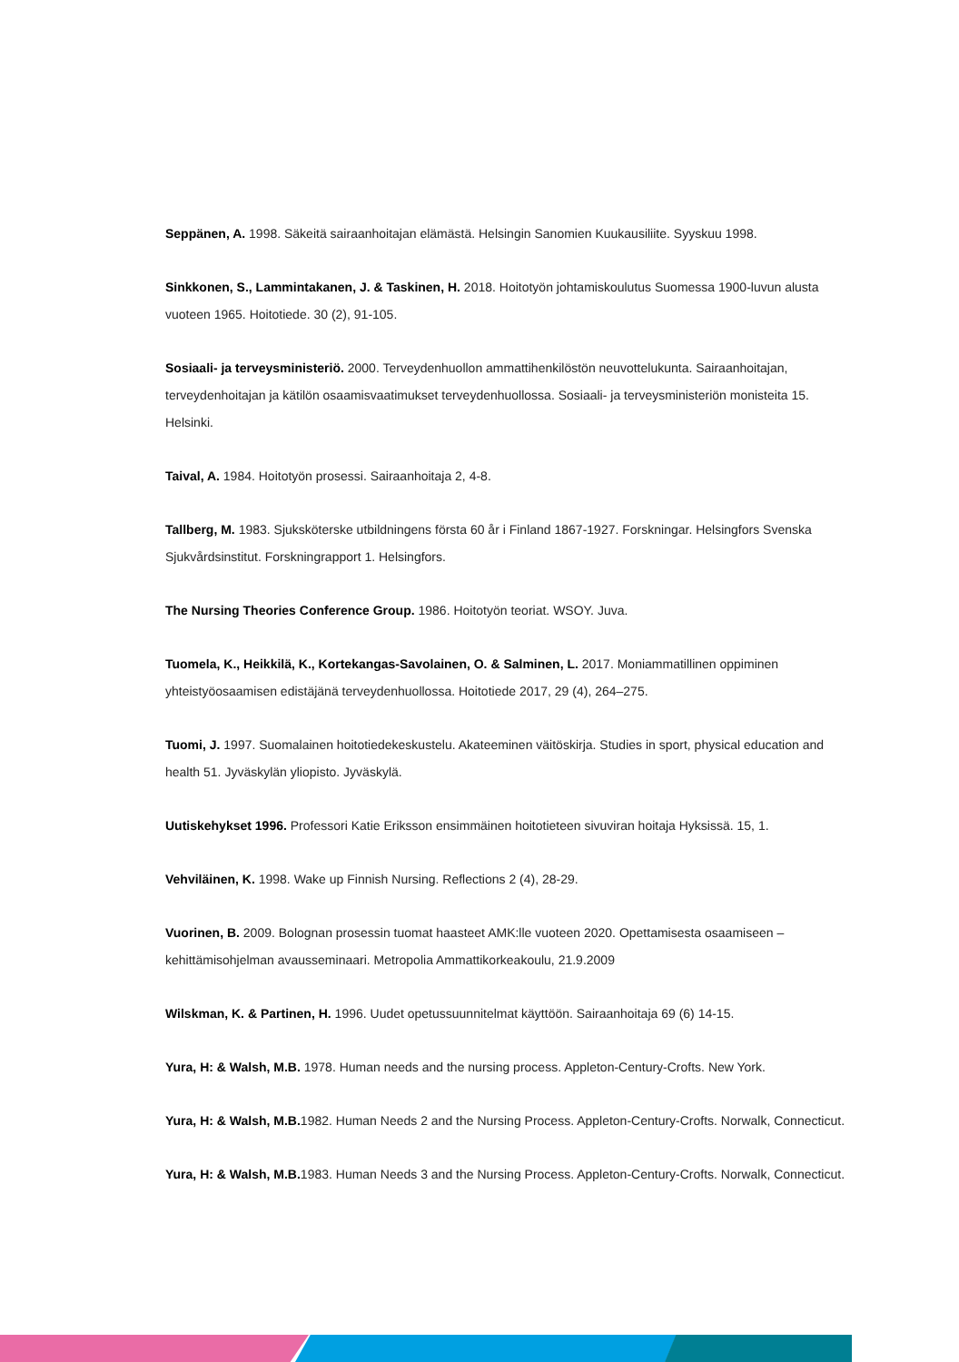Seppänen, A. 1998. Säkeitä sairaanhoitajan elämästä. Helsingin Sanomien Kuukausiliite. Syyskuu 1998.
Sinkkonen, S., Lammintakanen, J. & Taskinen, H. 2018. Hoitotyön johtamiskoulutus Suomessa 1900-luvun alusta vuoteen 1965. Hoitotiede. 30 (2), 91-105.
Sosiaali- ja terveysministeriö. 2000. Terveydenhuollon ammattihenkilöstön neuvottelukunta. Sairaanhoitajan, terveydenhoitajan ja kätilön osaamisvaatimukset terveydenhuollossa. Sosiaali- ja terveysministeriön monisteita 15. Helsinki.
Taival, A. 1984. Hoitotyön prosessi. Sairaanhoitaja 2, 4-8.
Tallberg, M. 1983. Sjuksköterske utbildningens första 60 år i Finland 1867-1927. Forskningar. Helsingfors Svenska Sjukvårdsinstitut. Forskningrapport 1. Helsingfors.
The Nursing Theories Conference Group. 1986. Hoitotyön teoriat. WSOY. Juva.
Tuomela, K., Heikkilä, K., Kortekangas-Savolainen, O. & Salminen, L. 2017. Moniammatillinen oppiminen yhteistyöosaamisen edistäjänä terveydenhuollossa. Hoitotiede 2017, 29 (4), 264–275.
Tuomi, J. 1997. Suomalainen hoitotiedekeskustelu. Akateeminen väitöskirja. Studies in sport, physical education and health 51. Jyväskylän yliopisto. Jyväskylä.
Uutiskehykset 1996. Professori Katie Eriksson ensimmäinen hoitotieteen sivuviran hoitaja Hyksissä. 15, 1.
Vehviläinen, K. 1998. Wake up Finnish Nursing. Reflections 2 (4), 28-29.
Vuorinen, B. 2009. Bolognan prosessin tuomat haasteet AMK:lle vuoteen 2020. Opettamisesta osaamiseen – kehittämisohjelman avausseminaari. Metropolia Ammattikorkeakoulu, 21.9.2009
Wilskman, K. & Partinen, H. 1996. Uudet opetussuunnitelmat käyttöön. Sairaanhoitaja 69 (6) 14-15.
Yura, H: & Walsh, M.B. 1978. Human needs and the nursing process. Appleton-Century-Crofts. New York.
Yura, H: & Walsh, M.B. 1982. Human Needs 2 and the Nursing Process. Appleton-Century-Crofts. Norwalk, Connecticut.
Yura, H: & Walsh, M.B. 1983. Human Needs 3 and the Nursing Process. Appleton-Century-Crofts. Norwalk, Connecticut.